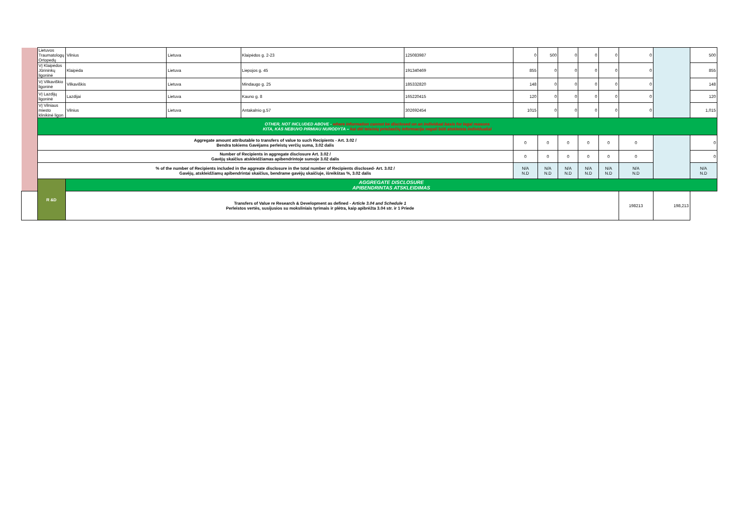| | Lietuvos Traumatologų Ortopedų | Vilnius | Lietuva | Klaipėdos g. 2-23 | 125083987 | 0 | 500 | 0 | 0 | 0 | 0 | | 500 |
| | VĮ Klaipėdos Jūrininkų ligoninė | Klaipėda | Lietuva | Liepojos g. 45 | 191340469 | 855 | 0 | 0 | 0 | 0 | 0 | | 855 |
| | VĮ Vilkaviškio ligoninė | Vilkaviškis | Lietuva | Mindaugo g. 25 | 185332820 | 148 | 0 | 0 | 0 | 0 | 0 | | 148 |
| | VĮ Lazdijų ligoninė | Lazdijai | Lietuva | Kauno g. 8 | 165220415 | 120 | 0 | 0 | 0 | 0 | 0 | | 120 |
| | VĮ Vilniaus miesto klinikinė ligon | Vilnius | Lietuva | Antakalnio g.57 | 302692454 | 1015 | 0 | 0 | 0 | 0 | 0 | | 1,015 |
| | OTHER, NOT INCLUDED ABOVE - where information cannot be disclosed on an individual basis for legal reasons KITA, KAS NEBUVO PIRMIAU NURODYTA – kai dėl teisinių priežasčių informacija negali būti atskleista individualiai | | | | | | | | | | | | |
| | Aggregate amount attributable to transfers of value to such Recipients - Art. 3.02 / Bendra tokiems Gavėjams perleistų verčių suma, 3.02 dalis | | | | | 0 | 0 | 0 | 0 | 0 | 0 | | 0 |
| | Number of Recipients in aggregate disclosure Art. 3.02 / Gavėjų skaičius atskleidžiamas apibendrintoje sumoje 3.02 dalis | | | | | 0 | 0 | 0 | 0 | 0 | 0 | | 0 |
| | % of the number of Recipients included in the aggreate disclosure in the total number of Recipients disclosed- Art. 3.02 / Gavėjų, atskleidžiamų apibendrintai skaičius, bendrame gavėjų skaičiuje, išreikštas %, 3.02 dalis | | | | | N/A N.D | N/A N.D | N/A N.D | N/A N.D | N/A N.D | N/A N.D | | N/A N.D |
| | R &D | AGGREGATE DISCLOSURE APIBENDRINTAS ATSKLEIDIMAS | | | | | | | | | | | |
| Transfers of Value re Research & Development as defined - Article 3.04 and Schedule 1 Perleistos vertės, susijusios su moksliniais tyrimais ir plėtra, kaip apibrėžta 3.04 str. ir 1 Priede | | | | | | | | | | | 198213 | 198,213 | |